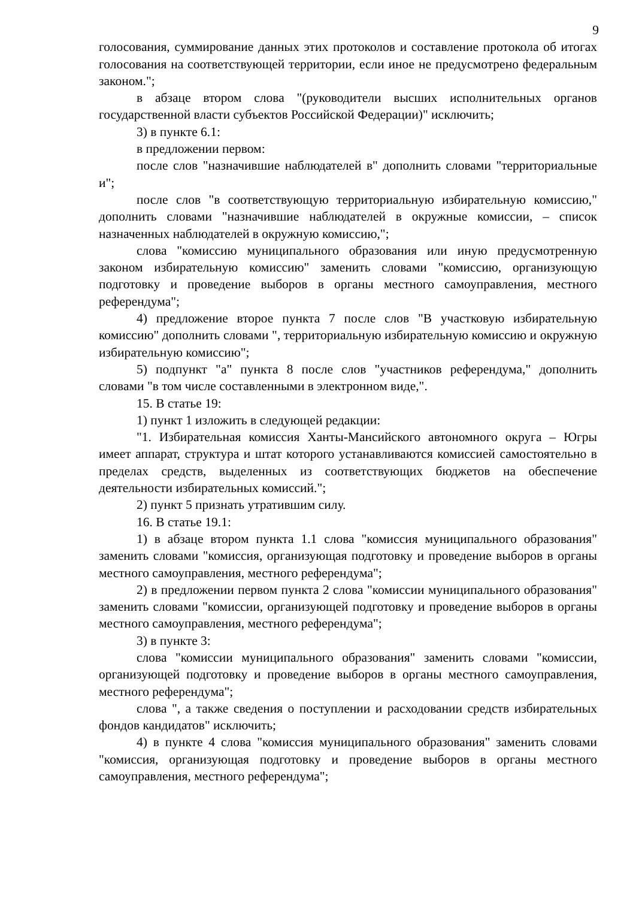9
голосования, суммирование данных этих протоколов и составление протокола об итогах голосования на соответствующей территории, если иное не предусмотрено федеральным законом.";
в абзаце втором слова "(руководители высших исполнительных органов государственной власти субъектов Российской Федерации)" исключить;
3) в пункте 6.1:
в предложении первом:
после слов "назначившие наблюдателей в" дополнить словами "территориальные и";
после слов "в соответствующую территориальную избирательную комиссию," дополнить словами "назначившие наблюдателей в окружные комиссии, – список назначенных наблюдателей в окружную комиссию,";
слова "комиссию муниципального образования или иную предусмотренную законом избирательную комиссию" заменить словами "комиссию, организующую подготовку и проведение выборов в органы местного самоуправления, местного референдума";
4) предложение второе пункта 7 после слов "В участковую избирательную комиссию" дополнить словами ", территориальную избирательную комиссию и окружную избирательную комиссию";
5) подпункт "а" пункта 8 после слов "участников референдума," дополнить словами "в том числе составленными в электронном виде,".
15. В статье 19:
1) пункт 1 изложить в следующей редакции:
"1. Избирательная комиссия Ханты-Мансийского автономного округа – Югры имеет аппарат, структура и штат которого устанавливаются комиссией самостоятельно в пределах средств, выделенных из соответствующих бюджетов на обеспечение деятельности избирательных комиссий.";
2) пункт 5 признать утратившим силу.
16. В статье 19.1:
1) в абзаце втором пункта 1.1 слова "комиссия муниципального образования" заменить словами "комиссия, организующая подготовку и проведение выборов в органы местного самоуправления, местного референдума";
2) в предложении первом пункта 2 слова "комиссии муниципального образования" заменить словами "комиссии, организующей подготовку и проведение выборов в органы местного самоуправления, местного референдума";
3) в пункте 3:
слова "комиссии муниципального образования" заменить словами "комиссии, организующей подготовку и проведение выборов в органы местного самоуправления, местного референдума";
слова ", а также сведения о поступлении и расходовании средств избирательных фондов кандидатов" исключить;
4) в пункте 4 слова "комиссия муниципального образования" заменить словами "комиссия, организующая подготовку и проведение выборов в органы местного самоуправления, местного референдума";